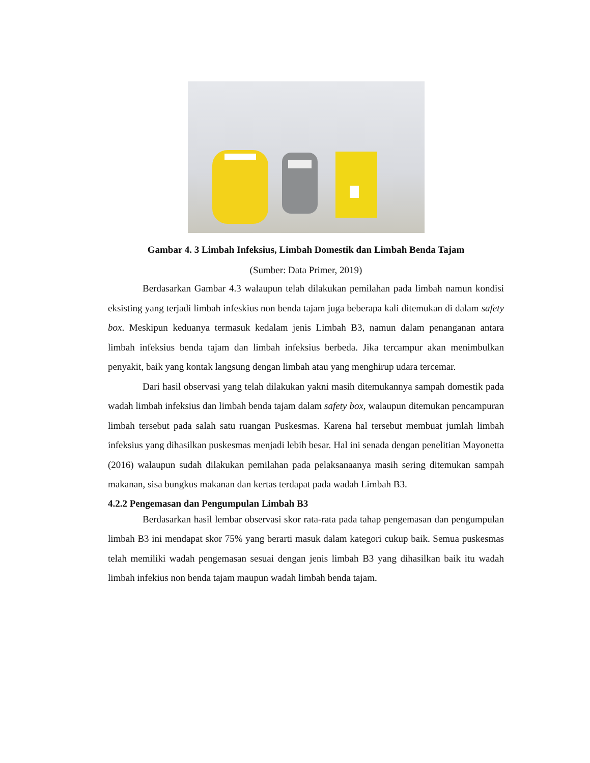Gambar 4. 3 Limbah Infeksius, Limbah Domestik dan Limbah Benda Tajam
(Sumber: Data Primer, 2019)
Berdasarkan Gambar 4.3 walaupun telah dilakukan pemilahan pada limbah namun kondisi eksisting yang terjadi limbah infeskius non benda tajam juga beberapa kali ditemukan di dalam safety box. Meskipun keduanya termasuk kedalam jenis Limbah B3, namun dalam penanganan antara limbah infeksius benda tajam dan limbah infeksius berbeda. Jika tercampur akan menimbulkan penyakit, baik yang kontak langsung dengan limbah atau yang menghirup udara tercemar.
Dari hasil observasi yang telah dilakukan yakni masih ditemukannya sampah domestik pada wadah limbah infeksius dan limbah benda tajam dalam safety box, walaupun ditemukan pencampuran limbah tersebut pada salah satu ruangan Puskesmas. Karena hal tersebut membuat jumlah limbah infeksius yang dihasilkan puskesmas menjadi lebih besar. Hal ini senada dengan penelitian Mayonetta (2016) walaupun sudah dilakukan pemilahan pada pelaksanaanya masih sering ditemukan sampah makanan, sisa bungkus makanan dan kertas terdapat pada wadah Limbah B3.
4.2.2 Pengemasan dan Pengumpulan Limbah B3
Berdasarkan hasil lembar observasi skor rata-rata pada tahap pengemasan dan pengumpulan limbah B3 ini mendapat skor 75% yang berarti masuk dalam kategori cukup baik. Semua puskesmas telah memiliki wadah pengemasan sesuai dengan jenis limbah B3 yang dihasilkan baik itu wadah limbah infekius non benda tajam maupun wadah limbah benda tajam.